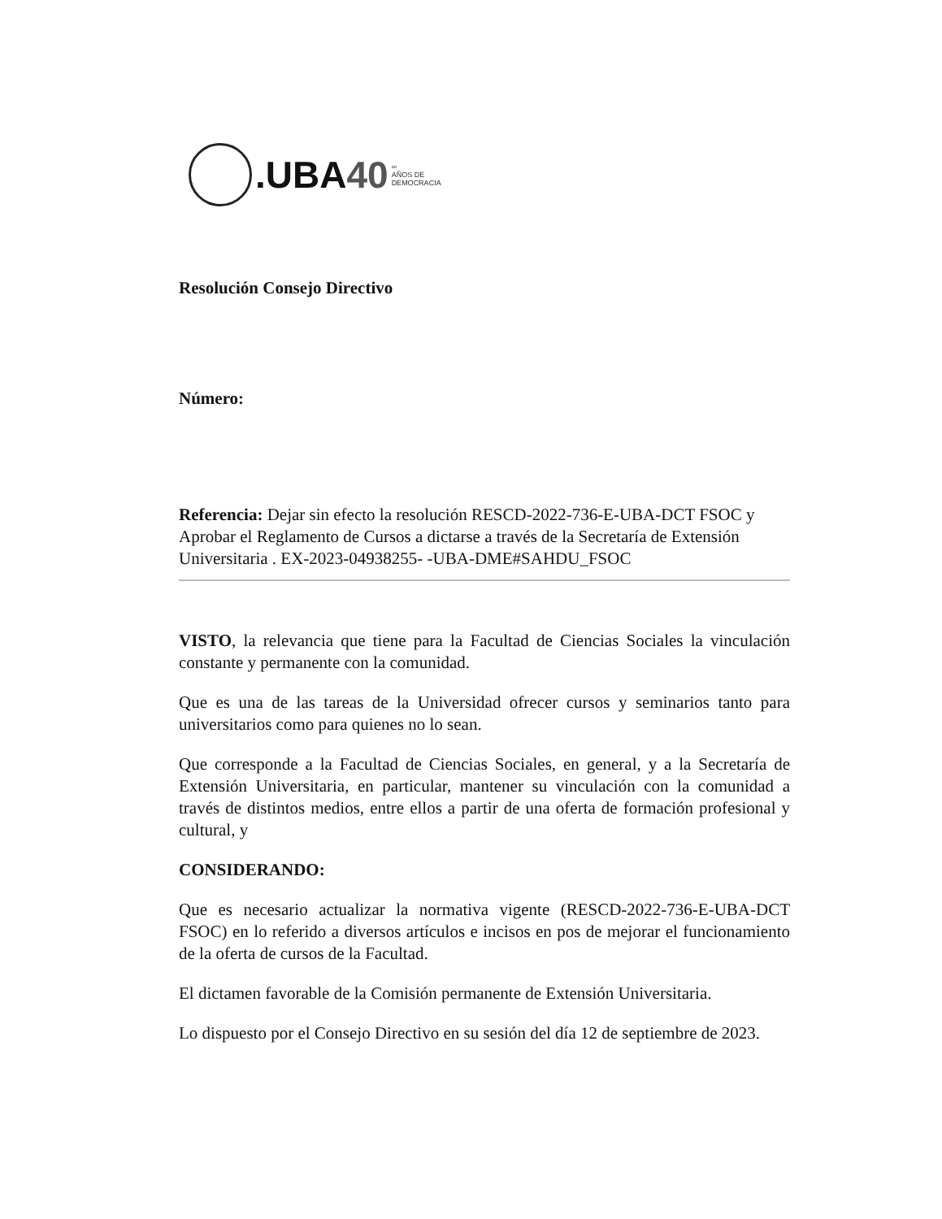.UBA40 ∞
AÑOS DE
DEMOCRACIA
Resolución Consejo Directivo
Número:
Referencia: Dejar sin efecto la resolución RESCD-2022-736-E-UBA-DCT FSOC y Aprobar el Reglamento de Cursos a dictarse a través de la Secretaría de Extensión Universitaria . EX-2023-04938255- -UBA-DME#SAHDU_FSOC
VISTO, la relevancia que tiene para la Facultad de Ciencias Sociales la vinculación constante y permanente con la comunidad.
Que es una de las tareas de la Universidad ofrecer cursos y seminarios tanto para universitarios como para quienes no lo sean.
Que corresponde a la Facultad de Ciencias Sociales, en general, y a la Secretaría de Extensión Universitaria, en particular, mantener su vinculación con la comunidad a través de distintos medios, entre ellos a partir de una oferta de formación profesional y cultural, y
CONSIDERANDO:
Que es necesario actualizar la normativa vigente (RESCD-2022-736-E-UBA-DCT FSOC) en lo referido a diversos artículos e incisos en pos de mejorar el funcionamiento de la oferta de cursos de la Facultad.
El dictamen favorable de la Comisión permanente de Extensión Universitaria.
Lo dispuesto por el Consejo Directivo en su sesión del día 12 de septiembre de 2023.